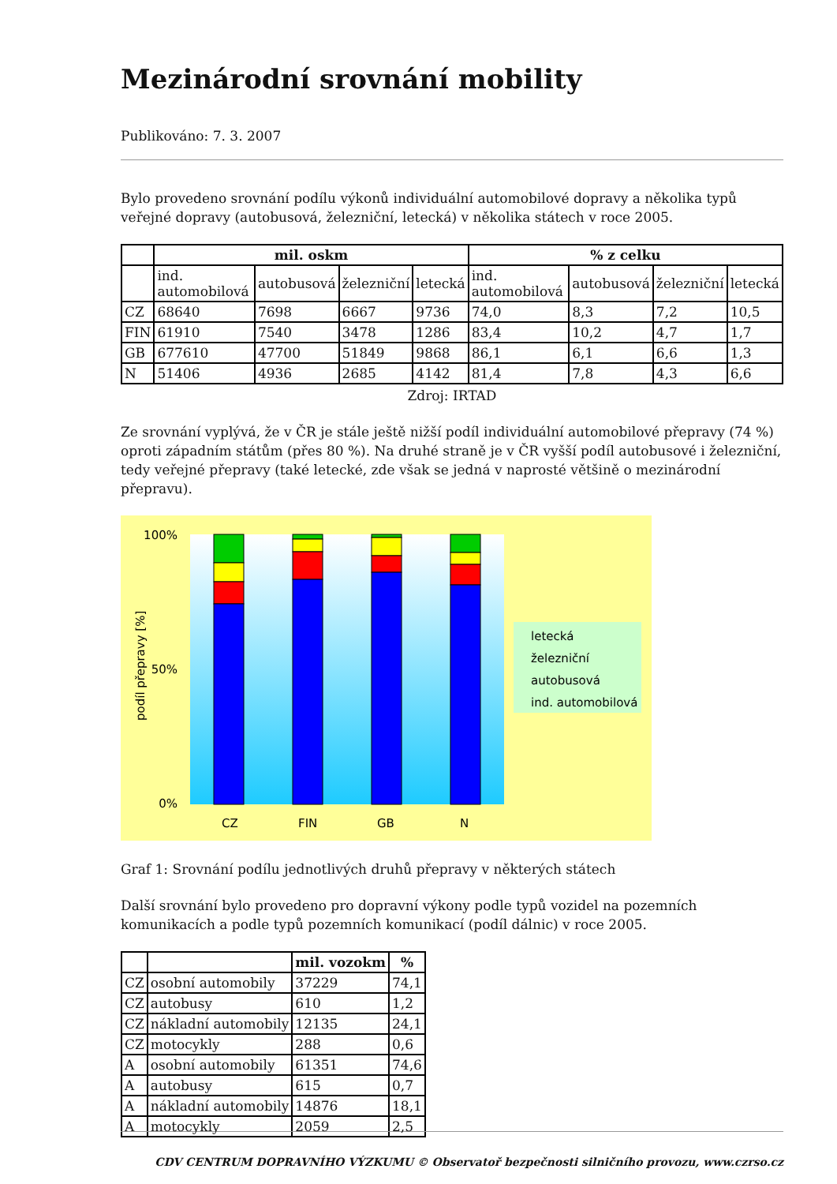Mezinárodní srovnání mobility
Publikováno: 7. 3. 2007
Bylo provedeno srovnání podílu výkonů individuální automobilové dopravy a několika typů veřejné dopravy (autobusová, železniční, letecká) v několika státech v roce 2005.
| | mil. oskm | | | | % z celku | | | |
| --- | --- | --- | --- | --- | --- | --- | --- | --- |
| | ind. automobilová | autobusová | železniční | letecká | ind. automobilová | autobusová | železniční | letecká |
| CZ | 68640 | 7698 | 6667 | 9736 | 74,0 | 8,3 | 7,2 | 10,5 |
| FIN | 61910 | 7540 | 3478 | 1286 | 83,4 | 10,2 | 4,7 | 1,7 |
| GB | 677610 | 47700 | 51849 | 9868 | 86,1 | 6,1 | 6,6 | 1,3 |
| N | 51406 | 4936 | 2685 | 4142 | 81,4 | 7,8 | 4,3 | 6,6 |
Zdroj: IRTAD
Ze srovnání vyplývá, že v ČR je stále ještě nižší podíl individuální automobilové přepravy (74 %) oproti západním státům (přes 80 %). Na druhé straně je v ČR vyšší podíl autobusové i železniční, tedy veřejné přepravy (také letecké, zde však se jedná v naprosté většině o mezinárodní přepravu).
100%
0%
50%
podíl přepravy [%]
CZ
FIN
GB
N
letecká
železniční
autobusová
ind. automobilová
Graf 1: Srovnání podílu jednotlivých druhů přepravy v některých státech
Další srovnání bylo provedeno pro dopravní výkony podle typů vozidel na pozemních komunikacích a podle typů pozemních komunikací (podíl dálnic) v roce 2005.
| | | mil. vozokm | % |
| --- | --- | --- | --- |
| CZ | osobní automobily | 37229 | 74,1 |
| CZ | autobusy | 610 | 1,2 |
| CZ | nákladní automobily | 12135 | 24,1 |
| CZ | motocykly | 288 | 0,6 |
| A | osobní automobily | 61351 | 74,6 |
| A | autobusy | 615 | 0,7 |
| A | nákladní automobily | 14876 | 18,1 |
| A | motocykly | 2059 | 2,5 |
CDV CENTRUM DOPRAVNÍHO VÝZKUMU © Observatoř bezpečnosti silničního provozu, www.czrso.cz